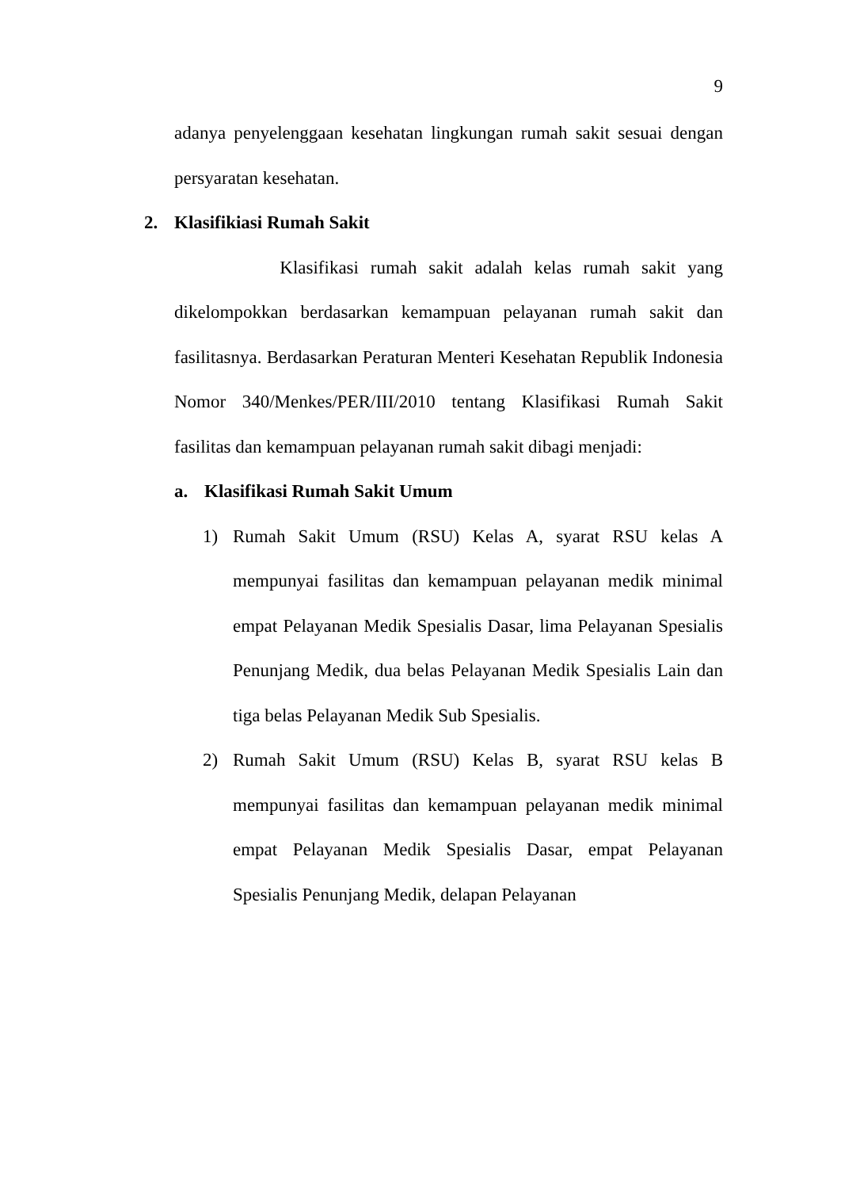9
adanya penyelenggaan kesehatan lingkungan rumah sakit sesuai dengan persyaratan kesehatan.
2. Klasifikiasi Rumah Sakit
Klasifikasi rumah sakit adalah kelas rumah sakit yang dikelompokkan berdasarkan kemampuan pelayanan rumah sakit dan fasilitasnya. Berdasarkan Peraturan Menteri Kesehatan Republik Indonesia Nomor 340/Menkes/PER/III/2010 tentang Klasifikasi Rumah Sakit fasilitas dan kemampuan pelayanan rumah sakit dibagi menjadi:
a. Klasifikasi Rumah Sakit Umum
1) Rumah Sakit Umum (RSU) Kelas A, syarat RSU kelas A mempunyai fasilitas dan kemampuan pelayanan medik minimal empat Pelayanan Medik Spesialis Dasar, lima Pelayanan Spesialis Penunjang Medik, dua belas Pelayanan Medik Spesialis Lain dan tiga belas Pelayanan Medik Sub Spesialis.
2) Rumah Sakit Umum (RSU) Kelas B, syarat RSU kelas B mempunyai fasilitas dan kemampuan pelayanan medik minimal empat Pelayanan Medik Spesialis Dasar, empat Pelayanan Spesialis Penunjang Medik, delapan Pelayanan